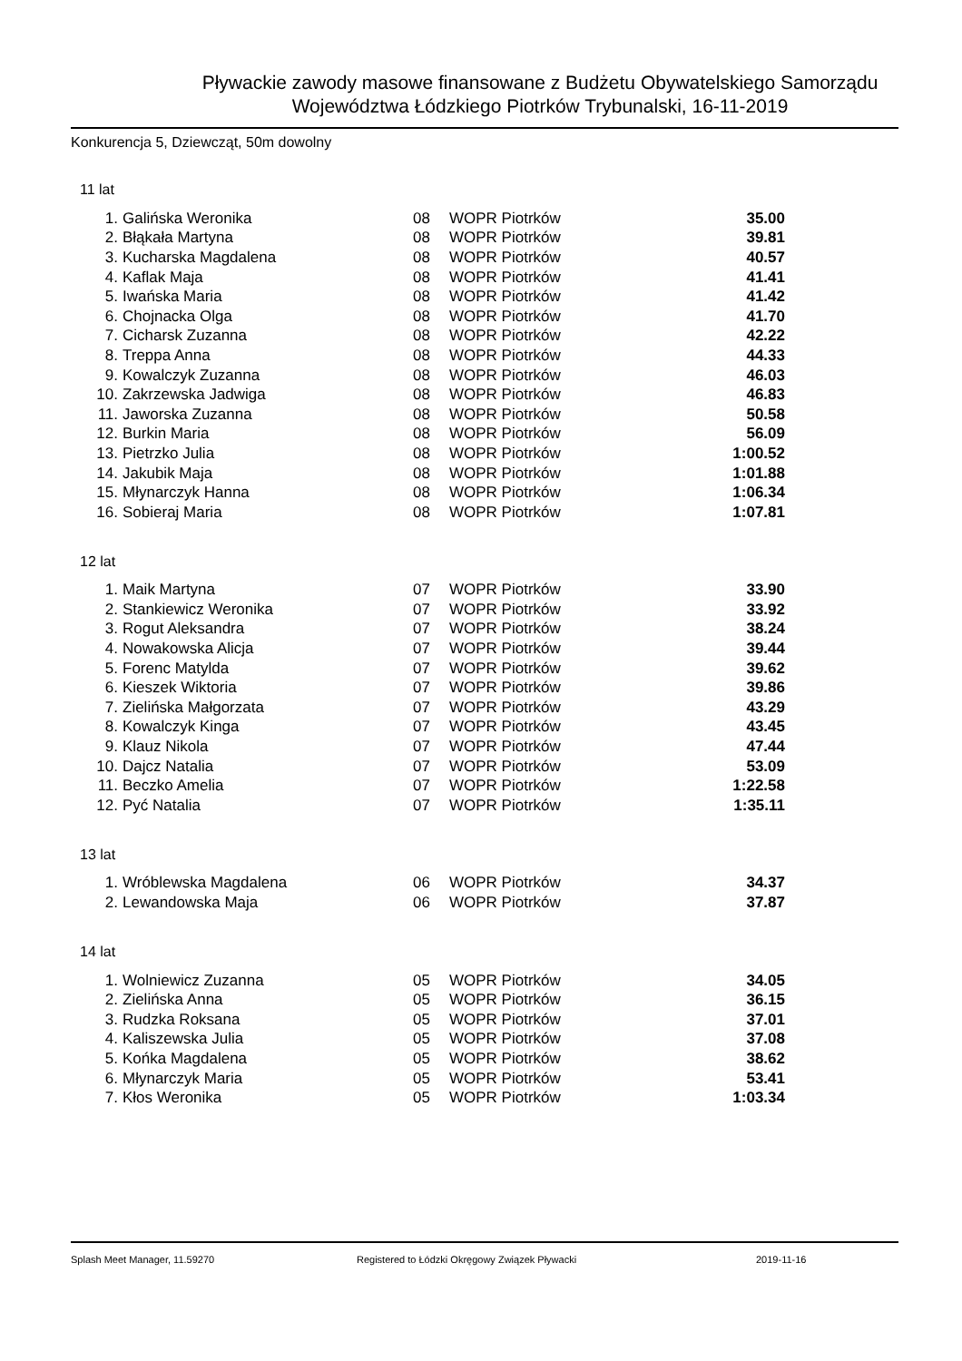Pływackie zawody masowe finansowane z Budżetu Obywatelskiego Samorządu
Województwa Łódzkiego Piotrków Trybunalski, 16-11-2019
Konkurencja 5, Dziewcząt, 50m dowolny
11 lat
| 1. | Galińska Weronika | 08 | WOPR Piotrków | 35.00 |
| 2. | Błąkała Martyna | 08 | WOPR Piotrków | 39.81 |
| 3. | Kucharska Magdalena | 08 | WOPR Piotrków | 40.57 |
| 4. | Kaflak Maja | 08 | WOPR Piotrków | 41.41 |
| 5. | Iwańska Maria | 08 | WOPR Piotrków | 41.42 |
| 6. | Chojnacka Olga | 08 | WOPR Piotrków | 41.70 |
| 7. | Cicharsk Zuzanna | 08 | WOPR Piotrków | 42.22 |
| 8. | Treppa Anna | 08 | WOPR Piotrków | 44.33 |
| 9. | Kowalczyk Zuzanna | 08 | WOPR Piotrków | 46.03 |
| 10. | Zakrzewska Jadwiga | 08 | WOPR Piotrków | 46.83 |
| 11. | Jaworska Zuzanna | 08 | WOPR Piotrków | 50.58 |
| 12. | Burkin Maria | 08 | WOPR Piotrków | 56.09 |
| 13. | Pietrzko Julia | 08 | WOPR Piotrków | 1:00.52 |
| 14. | Jakubik Maja | 08 | WOPR Piotrków | 1:01.88 |
| 15. | Młynarczyk Hanna | 08 | WOPR Piotrków | 1:06.34 |
| 16. | Sobieraj Maria | 08 | WOPR Piotrków | 1:07.81 |
12 lat
| 1. | Maik Martyna | 07 | WOPR Piotrków | 33.90 |
| 2. | Stankiewicz Weronika | 07 | WOPR Piotrków | 33.92 |
| 3. | Rogut Aleksandra | 07 | WOPR Piotrków | 38.24 |
| 4. | Nowakowska Alicja | 07 | WOPR Piotrków | 39.44 |
| 5. | Forenc Matylda | 07 | WOPR Piotrków | 39.62 |
| 6. | Kieszek Wiktoria | 07 | WOPR Piotrków | 39.86 |
| 7. | Zielińska Małgorzata | 07 | WOPR Piotrków | 43.29 |
| 8. | Kowalczyk Kinga | 07 | WOPR Piotrków | 43.45 |
| 9. | Klauz Nikola | 07 | WOPR Piotrków | 47.44 |
| 10. | Dajcz Natalia | 07 | WOPR Piotrków | 53.09 |
| 11. | Beczko Amelia | 07 | WOPR Piotrków | 1:22.58 |
| 12. | Pyć Natalia | 07 | WOPR Piotrków | 1:35.11 |
13 lat
| 1. | Wróblewska Magdalena | 06 | WOPR Piotrków | 34.37 |
| 2. | Lewandowska Maja | 06 | WOPR Piotrków | 37.87 |
14 lat
| 1. | Wolniewicz Zuzanna | 05 | WOPR Piotrków | 34.05 |
| 2. | Zielińska Anna | 05 | WOPR Piotrków | 36.15 |
| 3. | Rudzka Roksana | 05 | WOPR Piotrków | 37.01 |
| 4. | Kaliszewska Julia | 05 | WOPR Piotrków | 37.08 |
| 5. | Końka Magdalena | 05 | WOPR Piotrków | 38.62 |
| 6. | Młynarczyk Maria | 05 | WOPR Piotrków | 53.41 |
| 7. | Kłos Weronika | 05 | WOPR Piotrków | 1:03.34 |
Splash Meet Manager, 11.59270 Registered to Łódzki Okręgowy Związek Pływacki 2019-11-16